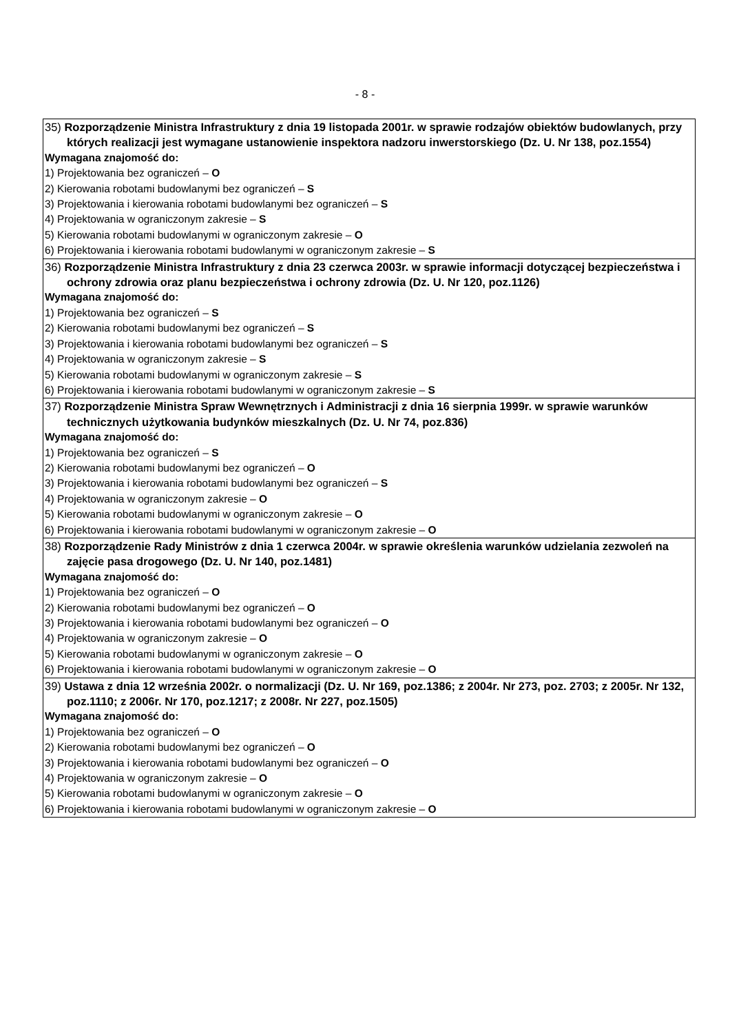- 8 -
| 35) Rozporządzenie Ministra Infrastruktury z dnia 19 listopada 2001r. w sprawie rodzajów obiektów budowlanych, przy których realizacji jest wymagane ustanowienie inspektora nadzoru inwerstorskiego (Dz. U. Nr 138, poz.1554) Wymagana znajomość do: 1) Projektowania bez ograniczeń – O 2) Kierowania robotami budowlanymi bez ograniczeń – S 3) Projektowania i kierowania robotami budowlanymi bez ograniczeń – S 4) Projektowania w ograniczonym zakresie – S 5) Kierowania robotami budowlanymi w ograniczonym zakresie – O 6) Projektowania i kierowania robotami budowlanymi w ograniczonym zakresie – S |
| 36) Rozporządzenie Ministra Infrastruktury z dnia 23 czerwca 2003r. w sprawie informacji dotyczącej bezpieczeństwa i ochrony zdrowia oraz planu bezpieczeństwa i ochrony zdrowia (Dz. U. Nr 120, poz.1126) Wymagana znajomość do: 1) Projektowania bez ograniczeń – S 2) Kierowania robotami budowlanymi bez ograniczeń – S 3) Projektowania i kierowania robotami budowlanymi bez ograniczeń – S 4) Projektowania w ograniczonym zakresie – S 5) Kierowania robotami budowlanymi w ograniczonym zakresie – S 6) Projektowania i kierowania robotami budowlanymi w ograniczonym zakresie – S |
| 37) Rozporządzenie Ministra Spraw Wewnętrznych i Administracji z dnia 16 sierpnia 1999r. w sprawie warunków technicznych użytkowania budynków mieszkalnych (Dz. U. Nr 74, poz.836) Wymagana znajomość do: 1) Projektowania bez ograniczeń – S 2) Kierowania robotami budowlanymi bez ograniczeń – O 3) Projektowania i kierowania robotami budowlanymi bez ograniczeń – S 4) Projektowania w ograniczonym zakresie – O 5) Kierowania robotami budowlanymi w ograniczonym zakresie – O 6) Projektowania i kierowania robotami budowlanymi w ograniczonym zakresie – O |
| 38) Rozporządzenie Rady Ministrów z dnia 1 czerwca 2004r. w sprawie określenia warunków udzielania zezwoleń na zajęcie pasa drogowego (Dz. U. Nr 140, poz.1481) Wymagana znajomość do: 1) Projektowania bez ograniczeń – O 2) Kierowania robotami budowlanymi bez ograniczeń – O 3) Projektowania i kierowania robotami budowlanymi bez ograniczeń – O 4) Projektowania w ograniczonym zakresie – O 5) Kierowania robotami budowlanymi w ograniczonym zakresie – O 6) Projektowania i kierowania robotami budowlanymi w ograniczonym zakresie – O |
| 39) Ustawa z dnia 12 września 2002r. o normalizacji (Dz. U. Nr 169, poz.1386; z 2004r. Nr 273, poz. 2703; z 2005r. Nr 132, poz.1110; z 2006r. Nr 170, poz.1217; z 2008r. Nr 227, poz.1505) Wymagana znajomość do: 1) Projektowania bez ograniczeń – O 2) Kierowania robotami budowlanymi bez ograniczeń – O 3) Projektowania i kierowania robotami budowlanymi bez ograniczeń – O 4) Projektowania w ograniczonym zakresie – O 5) Kierowania robotami budowlanymi w ograniczonym zakresie – O 6) Projektowania i kierowania robotami budowlanymi w ograniczonym zakresie – O |